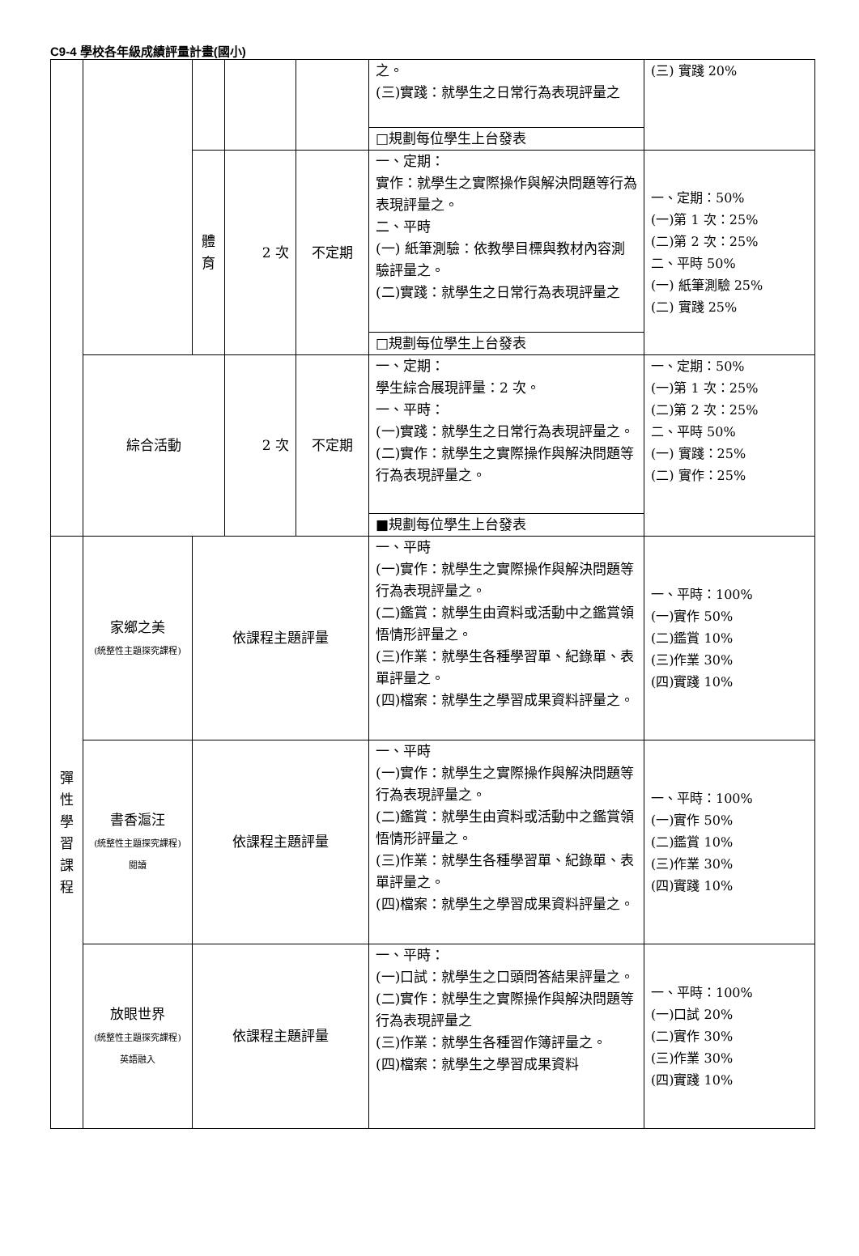C9-4 學校各年級成績評量計畫(國小)
| | | | | | 之。 (三)實踐：就學生之日常行為表現評量之 | (三) 實踐 20% |
| | | | | | □規劃每位學生上台發表 | |
| | | 體 育 | 2 次 | 不定期 | 一、定期： 實作：就學生之實際操作與解決問題等行為表現評量之。 二、平時 (一) 紙筆測驗：依教學目標與教材內容測驗評量之。 (二)實踐：就學生之日常行為表現評量之 | 一、定期：50% (一)第 1 次：25% (二)第 2 次：25% 二、平時 50% (一) 紙筆測驗 25% (二) 實踐 25% |
| | | | | | □規劃每位學生上台發表 | |
| | 綜合活動 | | 2 次 | 不定期 | 一、定期： 學生綜合展現評量：2 次。 一、平時： (一)實踐：就學生之日常行為表現評量之。 (二)實作：就學生之實際操作與解決問題等行為表現評量之。 | 一、定期：50% (一)第 1 次：25% (二)第 2 次：25% 二、平時 50% (一) 實踐：25% (二) 實作：25% |
| | | | | | ■規劃每位學生上台發表 | |
| 彈 性 學 習 課 程 | 家鄉之美 (統整性主題探究課程) | 依課程主題評量 | | | 一、平時 (一)實作：就學生之實際操作與解決問題等行為表現評量之。 (二)鑑賞：就學生由資料或活動中之鑑賞領悟情形評量之。 (三)作業：就學生各種學習單、紀錄單、表單評量之。 (四)檔案：就學生之學習成果資料評量之。 | 一、平時：100% (一)實作 50% (二)鑑賞 10% (三)作業 30% (四)實踐 10% |
| | 書香滬汪 (統整性主題探究課程) 閱讀 | 依課程主題評量 | | | 一、平時 (一)實作：就學生之實際操作與解決問題等行為表現評量之。 (二)鑑賞：就學生由資料或活動中之鑑賞領悟情形評量之。 (三)作業：就學生各種學習單、紀錄單、表單評量之。 (四)檔案：就學生之學習成果資料評量之。 | 一、平時：100% (一)實作 50% (二)鑑賞 10% (三)作業 30% (四)實踐 10% |
| | 放眼世界 (統整性主題探究課程) 英語融入 | 依課程主題評量 | | | 一、平時： (一)口試：就學生之口頭問答結果評量之。 (二)實作：就學生之實際操作與解決問題等行為表現評量之 (三)作業：就學生各種習作簿評量之。 (四)檔案：就學生之學習成果資料 | 一、平時：100% (一)口試 20% (二)實作 30% (三)作業 30% (四)實踐 10% |